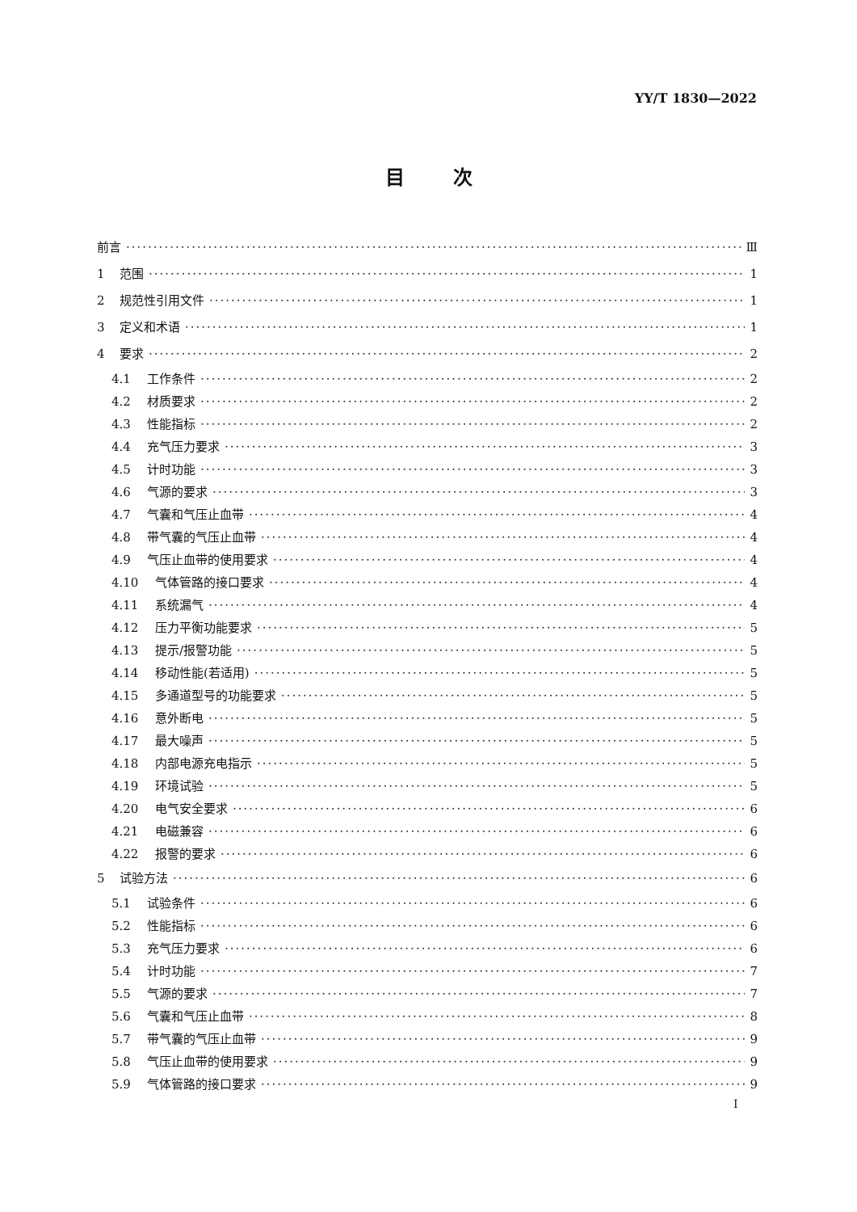YY/T 1830—2022
目次
前言 Ⅲ
1 范围 1
2 规范性引用文件 1
3 定义和术语 1
4 要求 2
4.1 工作条件 2
4.2 材质要求 2
4.3 性能指标 2
4.4 充气压力要求 3
4.5 计时功能 3
4.6 气源的要求 3
4.7 气囊和气压止血带 4
4.8 带气囊的气压止血带 4
4.9 气压止血带的使用要求 4
4.10 气体管路的接口要求 4
4.11 系统漏气 4
4.12 压力平衡功能要求 5
4.13 提示/报警功能 5
4.14 移动性能(若适用) 5
4.15 多通道型号的功能要求 5
4.16 意外断电 5
4.17 最大噪声 5
4.18 内部电源充电指示 5
4.19 环境试验 5
4.20 电气安全要求 6
4.21 电磁兼容 6
4.22 报警的要求 6
5 试验方法 6
5.1 试验条件 6
5.2 性能指标 6
5.3 充气压力要求 6
5.4 计时功能 7
5.5 气源的要求 7
5.6 气囊和气压止血带 8
5.7 带气囊的气压止血带 9
5.8 气压止血带的使用要求 9
5.9 气体管路的接口要求 9
I